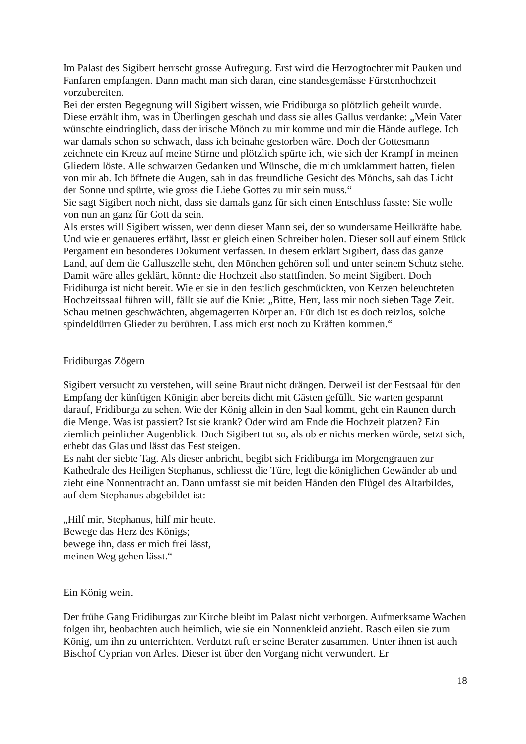Im Palast des Sigibert herrscht grosse Aufregung. Erst wird die Herzogtochter mit Pauken und Fanfaren empfangen. Dann macht man sich daran, eine standesgemässe Fürstenhochzeit vorzubereiten.
Bei der ersten Begegnung will Sigibert wissen, wie Fridiburga so plötzlich geheilt wurde. Diese erzählt ihm, was in Überlingen geschah und dass sie alles Gallus verdanke: „Mein Vater wünschte eindringlich, dass der irische Mönch zu mir komme und mir die Hände auflege. Ich war damals schon so schwach, dass ich beinahe gestorben wäre. Doch der Gottesmann zeichnete ein Kreuz auf meine Stirne und plötzlich spürte ich, wie sich der Krampf in meinen Gliedern löste. Alle schwarzen Gedanken und Wünsche, die mich umklammert hatten, fielen von mir ab. Ich öffnete die Augen, sah in das freundliche Gesicht des Mönchs, sah das Licht der Sonne und spürte, wie gross die Liebe Gottes zu mir sein muss.“
Sie sagt Sigibert noch nicht, dass sie damals ganz für sich einen Entschluss fasste: Sie wolle von nun an ganz für Gott da sein.
Als erstes will Sigibert wissen, wer denn dieser Mann sei, der so wundersame Heilkräfte habe. Und wie er genaueres erfährt, lässt er gleich einen Schreiber holen. Dieser soll auf einem Stück Pergament ein besonderes Dokument verfassen. In diesem erklärt Sigibert, dass das ganze Land, auf dem die Galluszelle steht, den Mönchen gehören soll und unter seinem Schutz stehe.
Damit wäre alles geklärt, könnte die Hochzeit also stattfinden. So meint Sigibert. Doch Fridiburga ist nicht bereit. Wie er sie in den festlich geschmückten, von Kerzen beleuchteten Hochzeitssaal führen will, fällt sie auf die Knie: „Bitte, Herr, lass mir noch sieben Tage Zeit. Schau meinen geschwächten, abgemagerten Körper an. Für dich ist es doch reizlos, solche spindeldürren Glieder zu berühren. Lass mich erst noch zu Kräften kommen.“
Fridiburgas Zögern
Sigibert versucht zu verstehen, will seine Braut nicht drängen. Derweil ist der Festsaal für den Empfang der künftigen Königin aber bereits dicht mit Gästen gefüllt. Sie warten gespannt darauf, Fridiburga zu sehen. Wie der König allein in den Saal kommt, geht ein Raunen durch die Menge. Was ist passiert? Ist sie krank? Oder wird am Ende die Hochzeit platzen? Ein ziemlich peinlicher Augenblick. Doch Sigibert tut so, als ob er nichts merken würde, setzt sich, erhebt das Glas und lässt das Fest steigen.
Es naht der siebte Tag. Als dieser anbricht, begibt sich Fridiburga im Morgengrauen zur Kathedrale des Heiligen Stephanus, schliesst die Türe, legt die königlichen Gewänder ab und zieht eine Nonnentracht an. Dann umfasst sie mit beiden Händen den Flügel des Altarbildes, auf dem Stephanus abgebildet ist:
„Hilf mir, Stephanus, hilf mir heute.
Bewege das Herz des Königs;
bewege ihn, dass er mich frei lässt,
meinen Weg gehen lässt.“
Ein König weint
Der frühe Gang Fridiburgas zur Kirche bleibt im Palast nicht verborgen. Aufmerksame Wachen folgen ihr, beobachten auch heimlich, wie sie ein Nonnenkleid anzieht. Rasch eilen sie zum König, um ihn zu unterrichten. Verdutzt ruft er seine Berater zusammen. Unter ihnen ist auch Bischof Cyprian von Arles. Dieser ist über den Vorgang nicht verwundert. Er
18